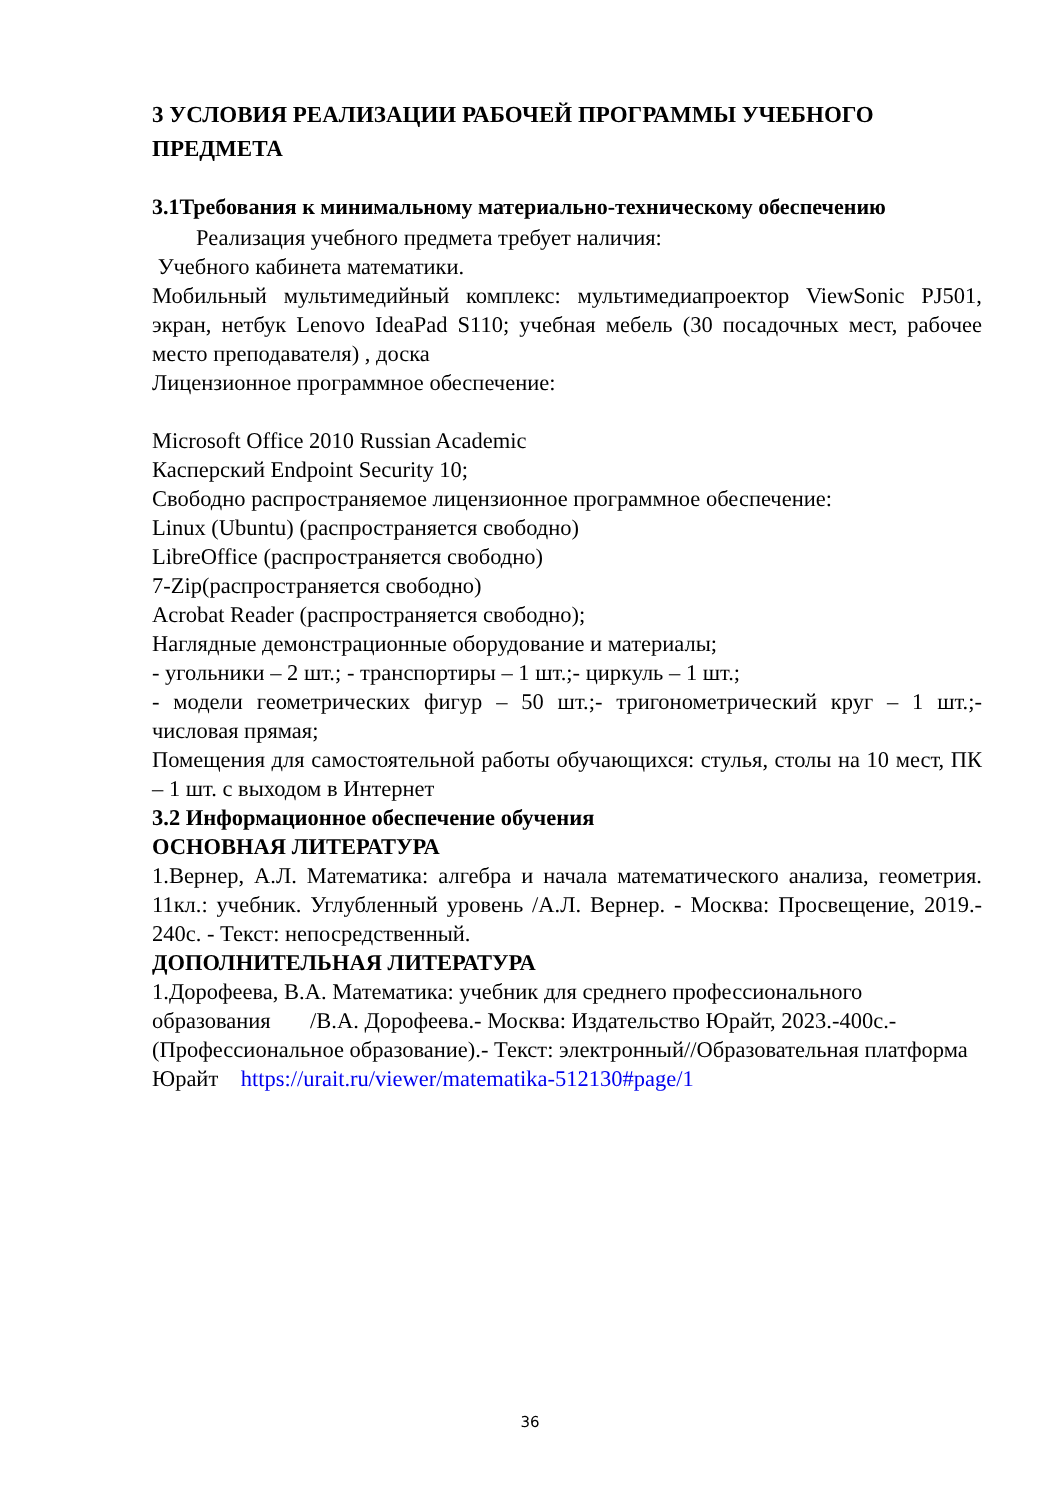3 УСЛОВИЯ РЕАЛИЗАЦИИ РАБОЧЕЙ ПРОГРАММЫ УЧЕБНОГО ПРЕДМЕТА
3.1Требования к минимальному материально-техническому обеспечению
Реализация учебного предмета требует наличия:
Учебного кабинета математики.
Мобильный мультимедийный комплекс: мультимедиапроектор ViewSonic PJ501, экран, нетбук Lenovo IdeaPad S110; учебная мебель (30 посадочных мест, рабочее место преподавателя) , доска
Лицензионное программное обеспечение:
Microsoft Office 2010 Russian Academic
Касперский Endpoint Security 10;
Свободно распространяемое лицензионное программное обеспечение:
Linux (Ubuntu) (распространяется свободно)
LibreOffice (распространяется свободно)
7-Zip(распространяется свободно)
Acrobat Reader (распространяется свободно);
Наглядные демонстрационные оборудование и материалы;
- угольники – 2 шт.; - транспортиры – 1 шт.;- циркуль – 1 шт.;
- модели геометрических фигур – 50 шт.;- тригонометрический круг – 1 шт.;- числовая прямая;
Помещения для самостоятельной работы обучающихся: стулья, столы на 10 мест, ПК – 1 шт. с выходом в Интернет
3.2 Информационное обеспечение обучения
ОСНОВНАЯ ЛИТЕРАТУРА
1.Вернер, А.Л. Математика: алгебра и начала математического анализа, геометрия. 11кл.: учебник. Углубленный уровень /А.Л. Вернер. - Москва: Просвещение, 2019.- 240с. - Текст: непосредственный.
ДОПОЛНИТЕЛЬНАЯ ЛИТЕРАТУРА
1.Дорофеева, В.А. Математика: учебник для среднего профессионального образования /В.А. Дорофеева.- Москва: Издательство Юрайт, 2023.-400с.- (Профессиональное образование).- Текст: электронный//Образовательная платформа Юрайт https://urait.ru/viewer/matematika-512130#page/1
36